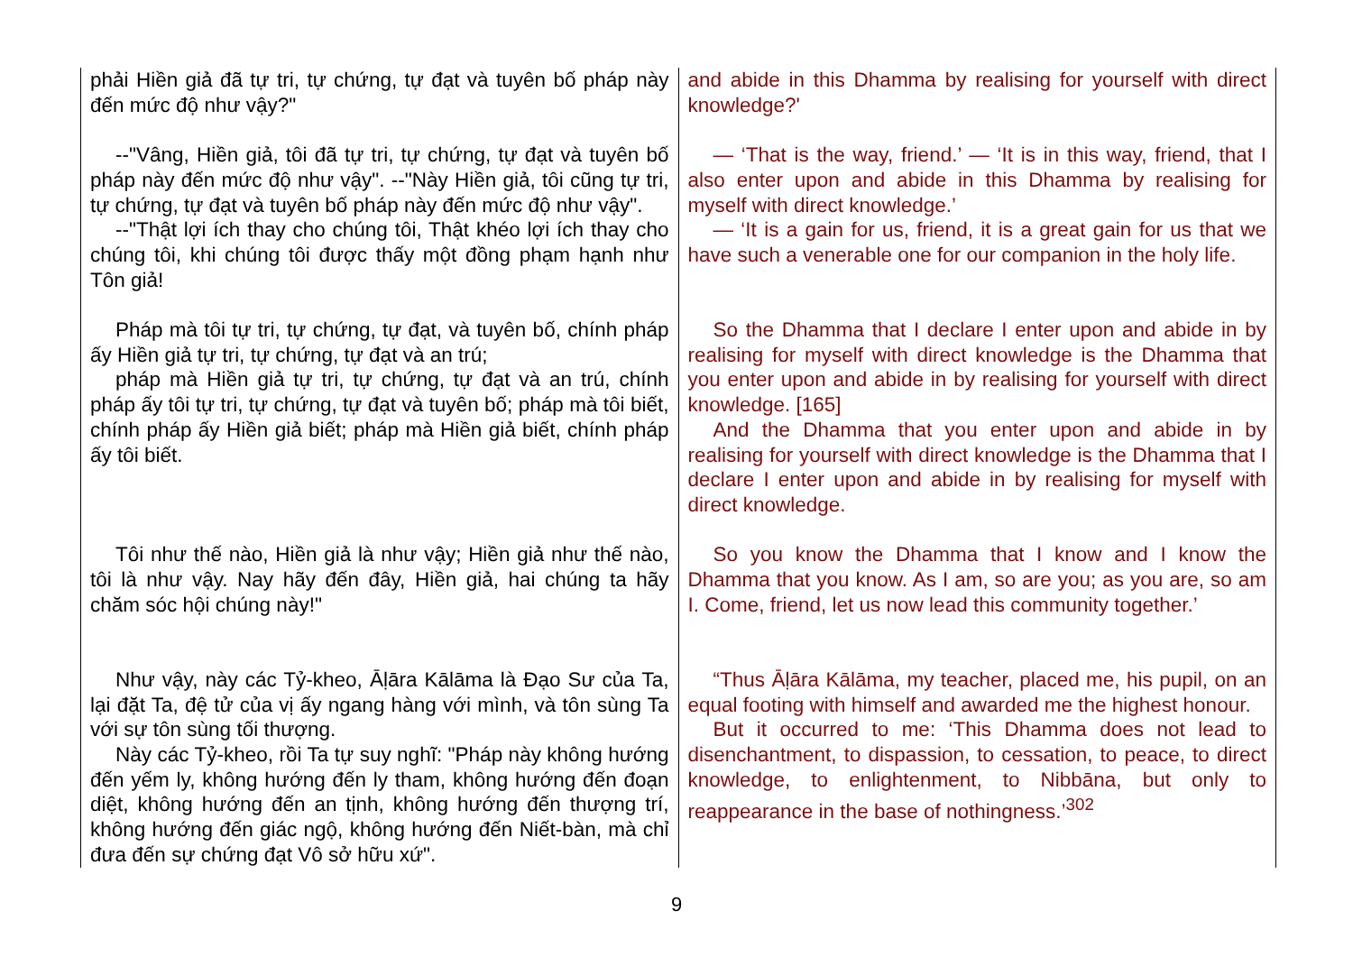| phải Hiền giả đã tự tri, tự chứng, tự đạt và tuyên bố pháp này đến mức độ như vậy?" | and abide in this Dhamma by realising for yourself with direct knowledge?' |
| --"Vâng, Hiền giả, tôi đã tự tri, tự chứng, tự đạt và tuyên bố pháp này đến mức độ như vậy". --"Này Hiền giả, tôi cũng tự tri, tự chứng, tự đạt và tuyên bố pháp này đến mức độ như vậy". --"Thật lợi ích thay cho chúng tôi, Thật khéo lợi ích thay cho chúng tôi, khi chúng tôi được thấy một đồng phạm hạnh như Tôn giả! | — ‘That is the way, friend.’ — ‘It is in this way, friend, that I also enter upon and abide in this Dhamma by realising for myself with direct knowledge.’ — ‘It is a gain for us, friend, it is a great gain for us that we have such a venerable one for our companion in the holy life. |
| Pháp mà tôi tự tri, tự chứng, tự đạt, và tuyên bố, chính pháp ấy Hiền giả tự tri, tự chứng, tự đạt và an trú; pháp mà Hiền giả tự tri, tự chứng, tự đạt và an trú, chính pháp ấy tôi tự tri, tự chứng, tự đạt và tuyên bố; pháp mà tôi biết, chính pháp ấy Hiền giả biết; pháp mà Hiền giả biết, chính pháp ấy tôi biết. | So the Dhamma that I declare I enter upon and abide in by realising for myself with direct knowledge is the Dhamma that you enter upon and abide in by realising for yourself with direct knowledge. [165] And the Dhamma that you enter upon and abide in by realising for yourself with direct knowledge is the Dhamma that I declare I enter upon and abide in by realising for myself with direct knowledge. |
| Tôi như thế nào, Hiền giả là như vậy; Hiền giả như thế nào, tôi là như vậy. Nay hãy đến đây, Hiền giả, hai chúng ta hãy chăm sóc hội chúng này!" | So you know the Dhamma that I know and I know the Dhamma that you know. As I am, so are you; as you are, so am I. Come, friend, let us now lead this community together.’ |
| Như vậy, này các Tỷ-kheo, Āḷāra Kālāma là Đạo Sư của Ta, lại đặt Ta, đệ tử của vị ấy ngang hàng với mình, và tôn sùng Ta với sự tôn sùng tối thượng. Này các Tỷ-kheo, rồi Ta tự suy nghĩ: "Pháp này không hướng đến yếm ly, không hướng đến ly tham, không hướng đến đoạn diệt, không hướng đến an tịnh, không hướng đến thượng trí, không hướng đến giác ngộ, không hướng đến Niết-bàn, mà chỉ đưa đến sự chứng đạt Vô sở hữu xứ". | “Thus Āḷāra Kālāma, my teacher, placed me, his pupil, on an equal footing with himself and awarded me the highest honour. But it occurred to me: ‘This Dhamma does not lead to disenchantment, to dispassion, to cessation, to peace, to direct knowledge, to enlightenment, to Nibbāna, but only to reappearance in the base of nothingness.’<sup>302</sup> |
9